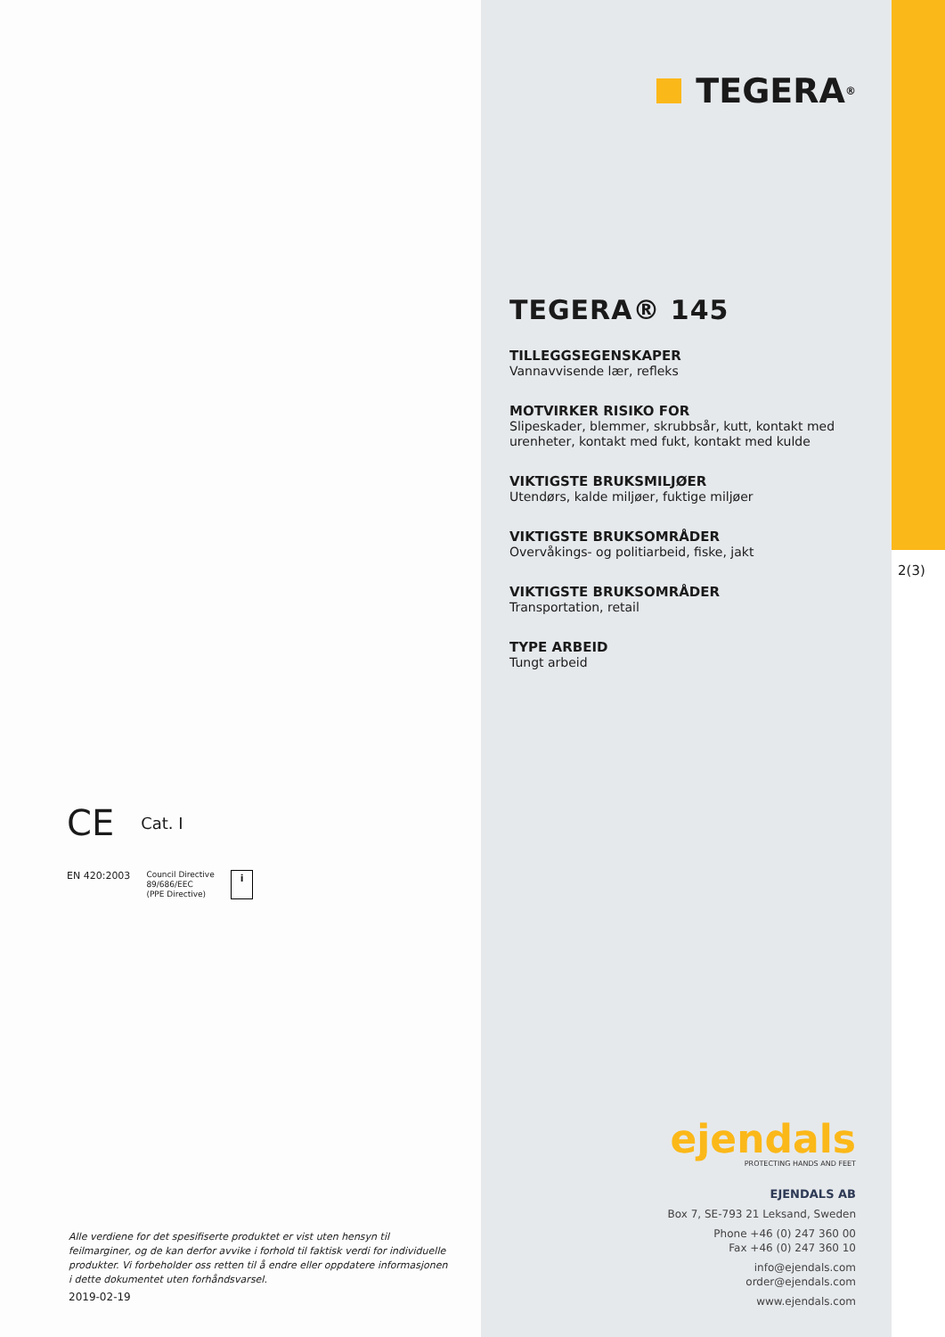CE Cat. I
EN 420:2003 Council Directive
89/686/EEC
(PPE Directive) i
Alle verdiene for det spesifiserte produktet er vist uten hensyn til feilmarginer, og de kan derfor avvike i forhold til faktisk verdi for individuelle produkter. Vi forbeholder oss retten til å endre eller oppdatere informasjonen i dette dokumentet uten forhåndsvarsel.
2019-02-19
TEGERA<sup>®</sup>
TEGERA® 145
TILLEGGSEGENSKAPER
Vannavvisende lær, refleks
MOTVIRKER RISIKO FOR
Slipeskader, blemmer, skrubbsår, kutt, kontakt med urenheter, kontakt med fukt, kontakt med kulde
VIKTIGSTE BRUKSMILJØER
Utendørs, kalde miljøer, fuktige miljøer
VIKTIGSTE BRUKSOMRÅDER
Overvåkings- og politiarbeid, fiske, jakt
VIKTIGSTE BRUKSOMRÅDER
Transportation, retail
TYPE ARBEID
Tungt arbeid
ejendals
PROTECTING HANDS AND FEET
EJENDALS AB
Box 7, SE-793 21 Leksand, Sweden
Phone +46 (0) 247 360 00
Fax +46 (0) 247 360 10
info@ejendals.com
order@ejendals.com
www.ejendals.com
2(3)